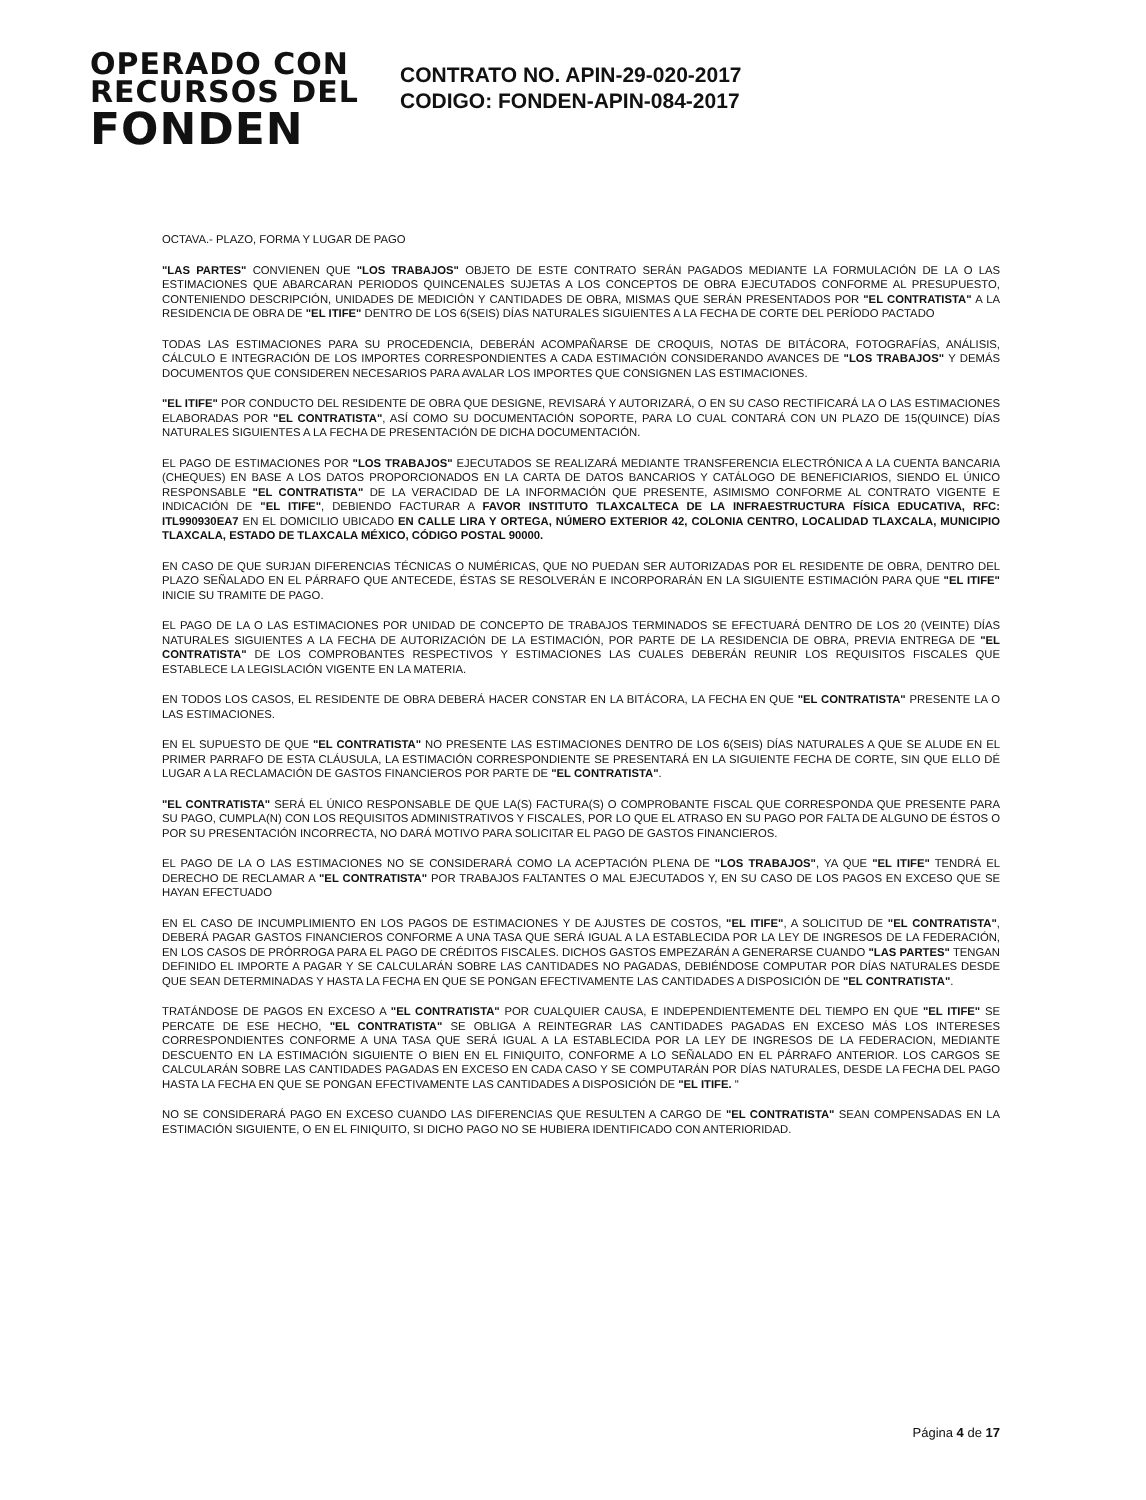OPERADO CON
RECURSOS DEL
FONDEN
CONTRATO NO. APIN-29-020-2017
CODIGO: FONDEN-APIN-084-2017
OCTAVA.- PLAZO, FORMA Y LUGAR DE PAGO
"LAS PARTES" CONVIENEN QUE "LOS TRABAJOS" OBJETO DE ESTE CONTRATO SERÁN PAGADOS MEDIANTE LA FORMULACIÓN DE LA O LAS ESTIMACIONES QUE ABARCARAN PERIODOS QUINCENALES SUJETAS A LOS CONCEPTOS DE OBRA EJECUTADOS CONFORME AL PRESUPUESTO, CONTENIENDO DESCRIPCIÓN, UNIDADES DE MEDICIÓN Y CANTIDADES DE OBRA, MISMAS QUE SERÁN PRESENTADOS POR "EL CONTRATISTA" A LA RESIDENCIA DE OBRA DE "EL ITIFE" DENTRO DE LOS 6(SEIS) DÍAS NATURALES SIGUIENTES A LA FECHA DE CORTE DEL PERÍODO PACTADO
TODAS LAS ESTIMACIONES PARA SU PROCEDENCIA, DEBERÁN ACOMPAÑARSE DE CROQUIS, NOTAS DE BITÁCORA, FOTOGRAFÍAS, ANÁLISIS, CÁLCULO E INTEGRACIÓN DE LOS IMPORTES CORRESPONDIENTES A CADA ESTIMACIÓN CONSIDERANDO AVANCES DE "LOS TRABAJOS" Y DEMÁS DOCUMENTOS QUE CONSIDEREN NECESARIOS PARA AVALAR LOS IMPORTES QUE CONSIGNEN LAS ESTIMACIONES.
"EL ITIFE" POR CONDUCTO DEL RESIDENTE DE OBRA QUE DESIGNE, REVISARÁ Y AUTORIZARÁ, O EN SU CASO RECTIFICARÁ LA O LAS ESTIMACIONES ELABORADAS POR "EL CONTRATISTA", ASÍ COMO SU DOCUMENTACIÓN SOPORTE, PARA LO CUAL CONTARÁ CON UN PLAZO DE 15(QUINCE) DÍAS NATURALES SIGUIENTES A LA FECHA DE PRESENTACIÓN DE DICHA DOCUMENTACIÓN.
EL PAGO DE ESTIMACIONES POR "LOS TRABAJOS" EJECUTADOS SE REALIZARÁ MEDIANTE TRANSFERENCIA ELECTRÓNICA A LA CUENTA BANCARIA (CHEQUES) EN BASE A LOS DATOS PROPORCIONADOS EN LA CARTA DE DATOS BANCARIOS Y CATÁLOGO DE BENEFICIARIOS, SIENDO EL ÚNICO RESPONSABLE "EL CONTRATISTA" DE LA VERACIDAD DE LA INFORMACIÓN QUE PRESENTE, ASIMISMO CONFORME AL CONTRATO VIGENTE E INDICACIÓN DE "EL ITIFE", DEBIENDO FACTURAR A FAVOR INSTITUTO TLAXCALTECA DE LA INFRAESTRUCTURA FÍSICA EDUCATIVA, RFC: ITL990930EA7 EN EL DOMICILIO UBICADO EN CALLE LIRA Y ORTEGA, NÚMERO EXTERIOR 42, COLONIA CENTRO, LOCALIDAD TLAXCALA, MUNICIPIO TLAXCALA, ESTADO DE TLAXCALA MÉXICO, CÓDIGO POSTAL 90000.
EN CASO DE QUE SURJAN DIFERENCIAS TÉCNICAS O NUMÉRICAS, QUE NO PUEDAN SER AUTORIZADAS POR EL RESIDENTE DE OBRA, DENTRO DEL PLAZO SEÑALADO EN EL PÁRRAFO QUE ANTECEDE, ÉSTAS SE RESOLVERÁN E INCORPORARÁN EN LA SIGUIENTE ESTIMACIÓN PARA QUE "EL ITIFE" INICIE SU TRAMITE DE PAGO.
EL PAGO DE LA O LAS ESTIMACIONES POR UNIDAD DE CONCEPTO DE TRABAJOS TERMINADOS SE EFECTUARÁ DENTRO DE LOS 20 (VEINTE) DÍAS NATURALES SIGUIENTES A LA FECHA DE AUTORIZACIÓN DE LA ESTIMACIÓN, POR PARTE DE LA RESIDENCIA DE OBRA, PREVIA ENTREGA DE "EL CONTRATISTA" DE LOS COMPROBANTES RESPECTIVOS Y ESTIMACIONES LAS CUALES DEBERÁN REUNIR LOS REQUISITOS FISCALES QUE ESTABLECE LA LEGISLACIÓN VIGENTE EN LA MATERIA.
EN TODOS LOS CASOS, EL RESIDENTE DE OBRA DEBERÁ HACER CONSTAR EN LA BITÁCORA, LA FECHA EN QUE "EL CONTRATISTA" PRESENTE LA O LAS ESTIMACIONES.
EN EL SUPUESTO DE QUE "EL CONTRATISTA" NO PRESENTE LAS ESTIMACIONES DENTRO DE LOS 6(SEIS) DÍAS NATURALES A QUE SE ALUDE EN EL PRIMER PARRAFO DE ESTA CLÁUSULA, LA ESTIMACIÓN CORRESPONDIENTE SE PRESENTARÁ EN LA SIGUIENTE FECHA DE CORTE, SIN QUE ELLO DÉ LUGAR A LA RECLAMACIÓN DE GASTOS FINANCIEROS POR PARTE DE "EL CONTRATISTA".
"EL CONTRATISTA" SERÁ EL ÚNICO RESPONSABLE DE QUE LA(S) FACTURA(S) O COMPROBANTE FISCAL QUE CORRESPONDA QUE PRESENTE PARA SU PAGO, CUMPLA(N) CON LOS REQUISITOS ADMINISTRATIVOS Y FISCALES, POR LO QUE EL ATRASO EN SU PAGO POR FALTA DE ALGUNO DE ÉSTOS O POR SU PRESENTACIÓN INCORRECTA, NO DARÁ MOTIVO PARA SOLICITAR EL PAGO DE GASTOS FINANCIEROS.
EL PAGO DE LA O LAS ESTIMACIONES NO SE CONSIDERARÁ COMO LA ACEPTACIÓN PLENA DE "LOS TRABAJOS", YA QUE "EL ITIFE" TENDRÁ EL DERECHO DE RECLAMAR A "EL CONTRATISTA" POR TRABAJOS FALTANTES O MAL EJECUTADOS Y, EN SU CASO DE LOS PAGOS EN EXCESO QUE SE HAYAN EFECTUADO
EN EL CASO DE INCUMPLIMIENTO EN LOS PAGOS DE ESTIMACIONES Y DE AJUSTES DE COSTOS, "EL ITIFE", A SOLICITUD DE "EL CONTRATISTA", DEBERÁ PAGAR GASTOS FINANCIEROS CONFORME A UNA TASA QUE SERÁ IGUAL A LA ESTABLECIDA POR LA LEY DE INGRESOS DE LA FEDERACIÓN, EN LOS CASOS DE PRÓRROGA PARA EL PAGO DE CRÉDITOS FISCALES. DICHOS GASTOS EMPEZARÁN A GENERARSE CUANDO "LAS PARTES" TENGAN DEFINIDO EL IMPORTE A PAGAR Y SE CALCULARÁN SOBRE LAS CANTIDADES NO PAGADAS, DEBIÉNDOSE COMPUTAR POR DÍAS NATURALES DESDE QUE SEAN DETERMINADAS Y HASTA LA FECHA EN QUE SE PONGAN EFECTIVAMENTE LAS CANTIDADES A DISPOSICIÓN DE "EL CONTRATISTA".
TRATÁNDOSE DE PAGOS EN EXCESO A "EL CONTRATISTA" POR CUALQUIER CAUSA, E INDEPENDIENTEMENTE DEL TIEMPO EN QUE "EL ITIFE" SE PERCATE DE ESE HECHO, "EL CONTRATISTA" SE OBLIGA A REINTEGRAR LAS CANTIDADES PAGADAS EN EXCESO MÁS LOS INTERESES CORRESPONDIENTES CONFORME A UNA TASA QUE SERÁ IGUAL A LA ESTABLECIDA POR LA LEY DE INGRESOS DE LA FEDERACION, MEDIANTE DESCUENTO EN LA ESTIMACIÓN SIGUIENTE O BIEN EN EL FINIQUITO, CONFORME A LO SEÑALADO EN EL PÁRRAFO ANTERIOR. LOS CARGOS SE CALCULARÁN SOBRE LAS CANTIDADES PAGADAS EN EXCESO EN CADA CASO Y SE COMPUTARÁN POR DÍAS NATURALES, DESDE LA FECHA DEL PAGO HASTA LA FECHA EN QUE SE PONGAN EFECTIVAMENTE LAS CANTIDADES A DISPOSICIÓN DE "EL ITIFE. "
NO SE CONSIDERARÁ PAGO EN EXCESO CUANDO LAS DIFERENCIAS QUE RESULTEN A CARGO DE "EL CONTRATISTA" SEAN COMPENSADAS EN LA ESTIMACIÓN SIGUIENTE, O EN EL FINIQUITO, SI DICHO PAGO NO SE HUBIERA IDENTIFICADO CON ANTERIORIDAD.
Página 4 de 17